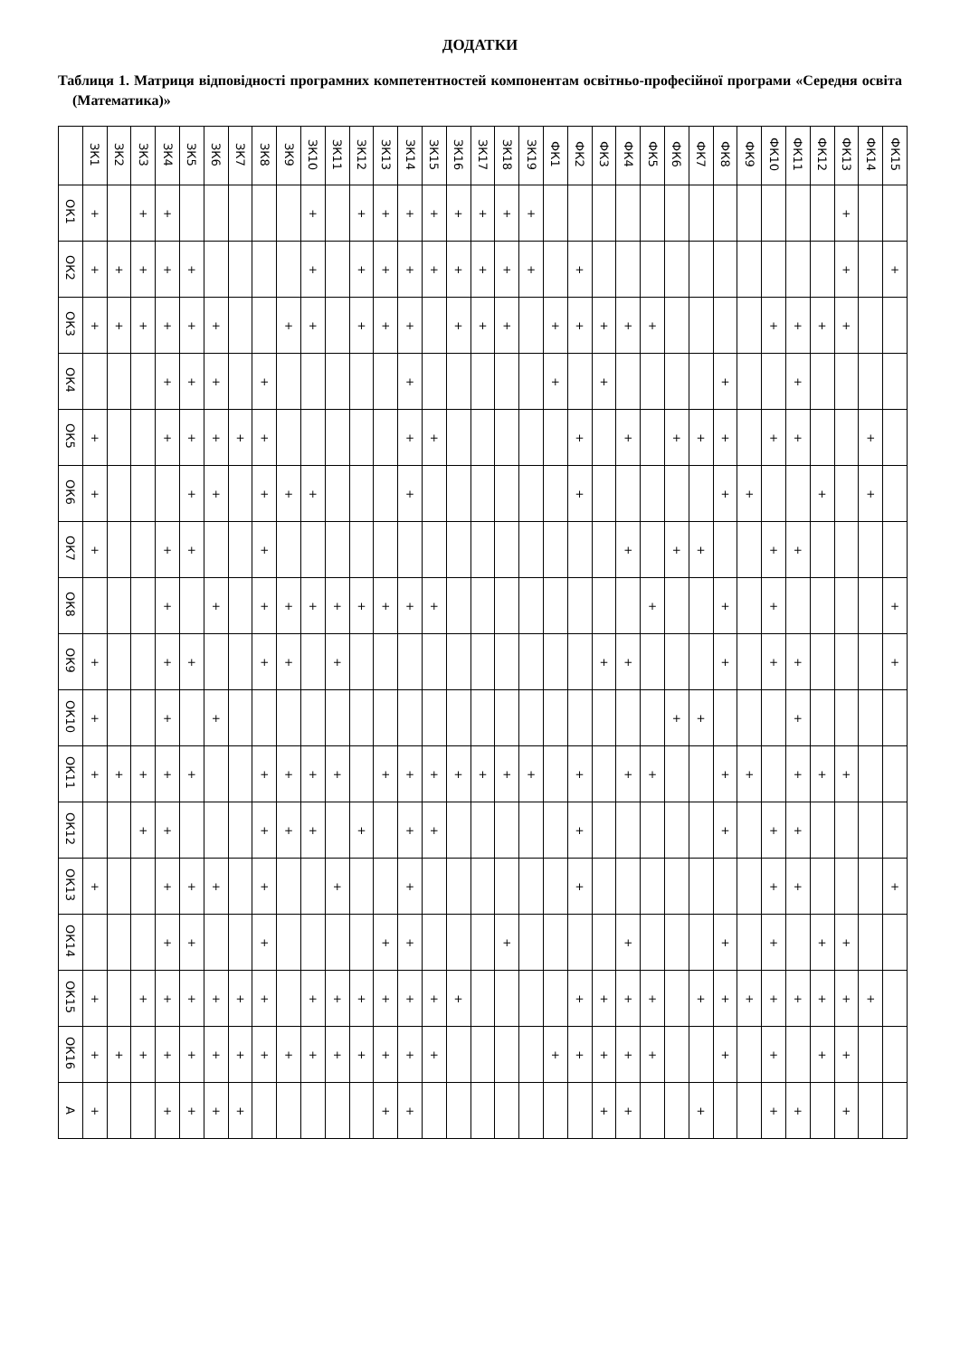ДОДАТКИ
Таблиця 1. Матриця відповідності програмних компетентностей компонентам освітньо-професійної програми «Середня освіта (Математика)»
| | ЗК1 | ЗК2 | ЗК3 | ЗК4 | ЗК5 | ЗК6 | ЗК7 | ЗК8 | ЗК9 | ЗК10 | ЗК11 | ЗК12 | ЗК13 | ЗК14 | ЗК15 | ЗК16 | ЗК17 | ЗК18 | ЗК19 | ФК1 | ФК2 | ФК3 | ФК4 | ФК5 | ФК6 | ФК7 | ФК8 | ФК9 | ФК10 | ФК11 | ФК12 | ФК13 | ФК14 | ФК15 |
| --- | --- | --- | --- | --- | --- | --- | --- | --- | --- | --- | --- | --- | --- | --- | --- | --- | --- | --- | --- | --- | --- | --- | --- | --- | --- | --- | --- | --- | --- | --- | --- | --- | --- | --- |
| ОК1 | + | | + | + | | | | | | + | | + | + | + | + | + | + | + | + | | | | | | | | | | | | | + | | |
| ОК2 | + | + | + | + | + | | | | | + | | + | + | + | + | + | + | + | + | | + | | | | | | | | | | | + | | + |
| ОК3 | + | + | + | + | + | + | | | + | + | | + | + | + | | + | + | + | | + | + | + | + | + | | | | | + | + | + | + | | |
| ОК4 | | | | + | + | + | | + | | | | | | + | | | | | | + | | + | | | | | + | | | + | | | | |
| ОК5 | + | | | + | + | + | + | + | | | | | | + | + | | | | | | + | | + | | + | + | + | | + | + | | | + | |
| ОК6 | + | | | | + | + | | + | + | + | | | | + | | | | | | | + | | | | | | + | + | | | + | | + | |
| ОК7 | + | | | + | + | | | + | | | | | | | | | | | | | | | + | | + | + | | | + | + | | | | |
| ОК8 | | | | + | | + | | + | + | + | + | + | + | + | + | | | | | | | | | + | | | + | | + | | | | | + |
| ОК9 | + | | | + | + | | | + | + | | + | | | | | | | | | | | + | + | | | | + | | + | + | | | | + |
| ОК10 | + | | | + | | + | | | | | | | | | | | | | | | | | | | + | + | | | | + | | | | |
| ОК11 | + | + | + | + | + | | | + | + | + | + | | + | + | + | + | + | + | + | | + | | + | + | | | + | + | | + | + | + | | |
| ОК12 | | | + | + | | | | + | + | + | | + | | + | + | | | | | | + | | | | | | + | | + | + | | | | |
| ОК13 | + | | | + | + | + | | + | | | + | | | + | | | | | | | + | | | | | | | | + | + | | | | + |
| ОК14 | | | | + | + | | | + | | | | | + | + | | | | + | | | | | + | | | | + | | + | | + | + | | |
| ОК15 | + | | + | + | + | + | + | + | | + | + | + | + | + | + | + | | | | | + | + | + | + | | + | + | + | + | + | + | + | + | |
| ОК16 | + | + | + | + | + | + | + | + | + | + | + | + | + | + | + | | | | | + | + | + | + | + | | | + | | + | | + | + | | |
| А | + | | | + | + | + | + | | | | | | + | + | | | | | | | | + | + | | | + | | | + | + | | + | | |